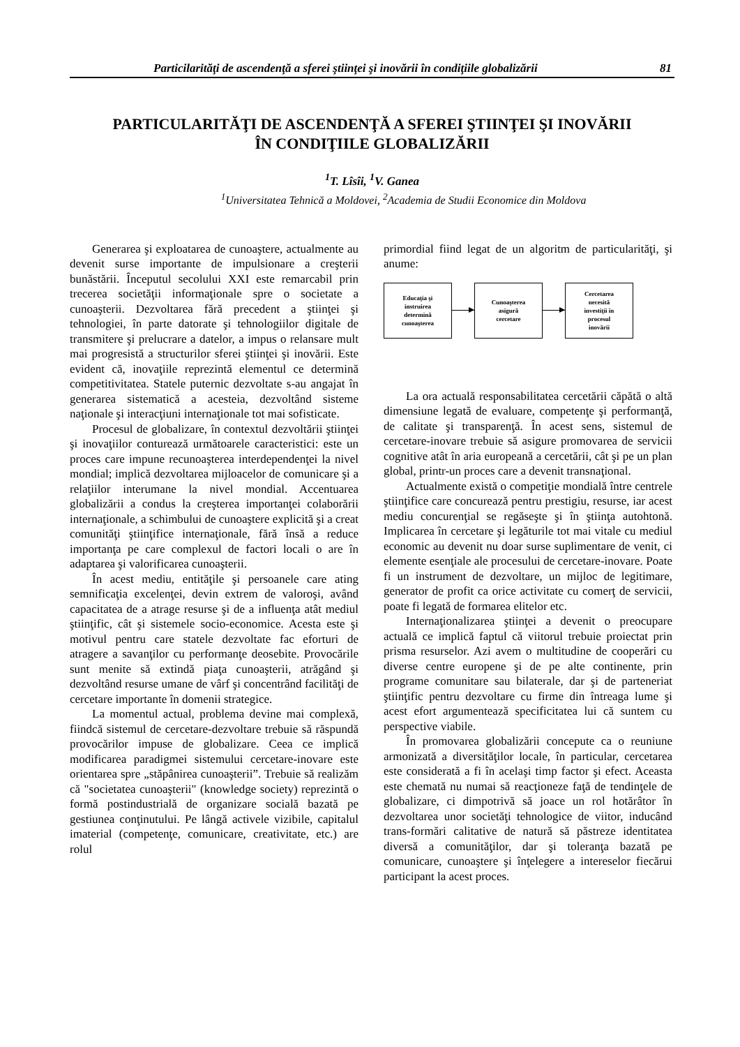Particilarităţi de ascendenţă a sferei ştiinţei şi inovării în condiţiile globalizării 81
PARTICULARITĂŢI DE ASCENDENŢĂ A SFEREI ŞTIINŢEI ŞI INOVĂRII
ÎN CONDIŢIILE GLOBALIZĂRII
<sup>1</sup> T. Lîsîi, <sup>1</sup>V. Ganea
<sup>1</sup> Universitatea Tehnică a Moldovei, <sup>2</sup>Academia de Studii Economice din Moldova
Generarea şi exploatarea de cunoaştere, actualmente au devenit surse importante de impulsionare a creşterii bunăstării. Începutul secolului XXI este remarcabil prin trecerea societăţii informaţionale spre o societate a cunoaşterii. Dezvoltarea fără precedent a ştiinţei şi tehnologiei, în parte datorate şi tehnologiilor digitale de transmitere şi prelucrare a datelor, a impus o relansare mult mai progresistă a structurilor sferei ştiinţei şi inovării. Este evident că, inovaţiile reprezintă elementul ce determină competitivitatea. Statele puternic dezvoltate s-au angajat în generarea sistematică a acesteia, dezvoltând sisteme naţionale şi interacţiuni internaţionale tot mai sofisticate.
Procesul de globalizare, în contextul dezvoltării ştiinţei şi inovaţiilor conturează următoarele caracteristici: este un proces care impune recunoaşterea interdependenţei la nivel mondial; implică dezvoltarea mijloacelor de comunicare şi a relaţiilor interumane la nivel mondial. Accentuarea globalizării a condus la creşterea importanţei colaborării internaţionale, a schimbului de cunoaştere explicită şi a creat comunităţi ştiinţifice internaţionale, fără însă a reduce importanţa pe care complexul de factori locali o are în adaptarea şi valorificarea cunoaşterii.
În acest mediu, entităţile şi persoanele care ating semnificaţia excelenţei, devin extrem de valoroşi, având capacitatea de a atrage resurse şi de a influenţa atât mediul ştiinţific, cât şi sistemele socio-economice. Acesta este şi motivul pentru care statele dezvoltate fac eforturi de atragere a savanţilor cu performanţe deosebite. Provocările sunt menite să extindă piaţa cunoaşterii, atrăgând şi dezvoltând resurse umane de vârf şi concentrând facilităţi de cercetare importante în domenii strategice.
La momentul actual, problema devine mai complexă, fiindcă sistemul de cercetare-dezvoltare trebuie să răspundă provocărilor impuse de globalizare. Ceea ce implică modificarea paradigmei sistemului cercetare-inovare este orientarea spre „stăpânirea cunoaşterii”. Trebuie să realizăm că "societatea cunoaşterii" (knowledge society) reprezintă o formă postindustrială de organizare socială bazată pe gestiunea conţinutului. Pe lângă activele vizibile, capitalul imaterial (competenţe, comunicare, creativitate, etc.) are rolul
primordial fiind legat de un algoritm de particularităţi, şi anume:
Educaţia şi
instruirea
determină
cunoaşterea
Cunoaşterea
asigură
cercetare
Cercetarea
necesită
investiţii în
procesul
inovării
La ora actuală responsabilitatea cercetării căpătă o altă dimensiune legată de evaluare, competenţe şi performanţă, de calitate şi transparenţă. În acest sens, sistemul de cercetare-inovare trebuie să asigure promovarea de servicii cognitive atât în aria europeană a cercetării, cât şi pe un plan global, printr-un proces care a devenit transnaţional.
Actualmente există o competiţie mondială între centrele ştiinţifice care concurează pentru prestigiu, resurse, iar acest mediu concurenţial se regăseşte şi în ştiinţa autohtonă. Implicarea în cercetare şi legăturile tot mai vitale cu mediul economic au devenit nu doar surse suplimentare de venit, ci elemente esenţiale ale procesului de cercetare-inovare. Poate fi un instrument de dezvoltare, un mijloc de legitimare, generator de profit ca orice activitate cu comerţ de servicii, poate fi legată de formarea elitelor etc.
Internaţionalizarea ştiinţei a devenit o preocupare actuală ce implică faptul că viitorul trebuie proiectat prin prisma resurselor. Azi avem o multitudine de cooperări cu diverse centre europene şi de pe alte continente, prin programe comunitare sau bilaterale, dar şi de parteneriat ştiinţific pentru dezvoltare cu firme din întreaga lume şi acest efort argumentează specificitatea lui că suntem cu perspective viabile.
În promovarea globalizării concepute ca o reuniune armonizată a diversităţilor locale, în particular, cercetarea este considerată a fi în acelaşi timp factor şi efect. Aceasta este chemată nu numai să reacţioneze faţă de tendinţele de globalizare, ci dimpotrivă să joace un rol hotărâtor în dezvoltarea unor societăţi tehnologice de viitor, inducând trans-formări calitative de natură să păstreze identitatea diversă a comunităţilor, dar şi toleranţa bazată pe comunicare, cunoaştere şi înţelegere a intereselor fiecărui participant la acest proces.